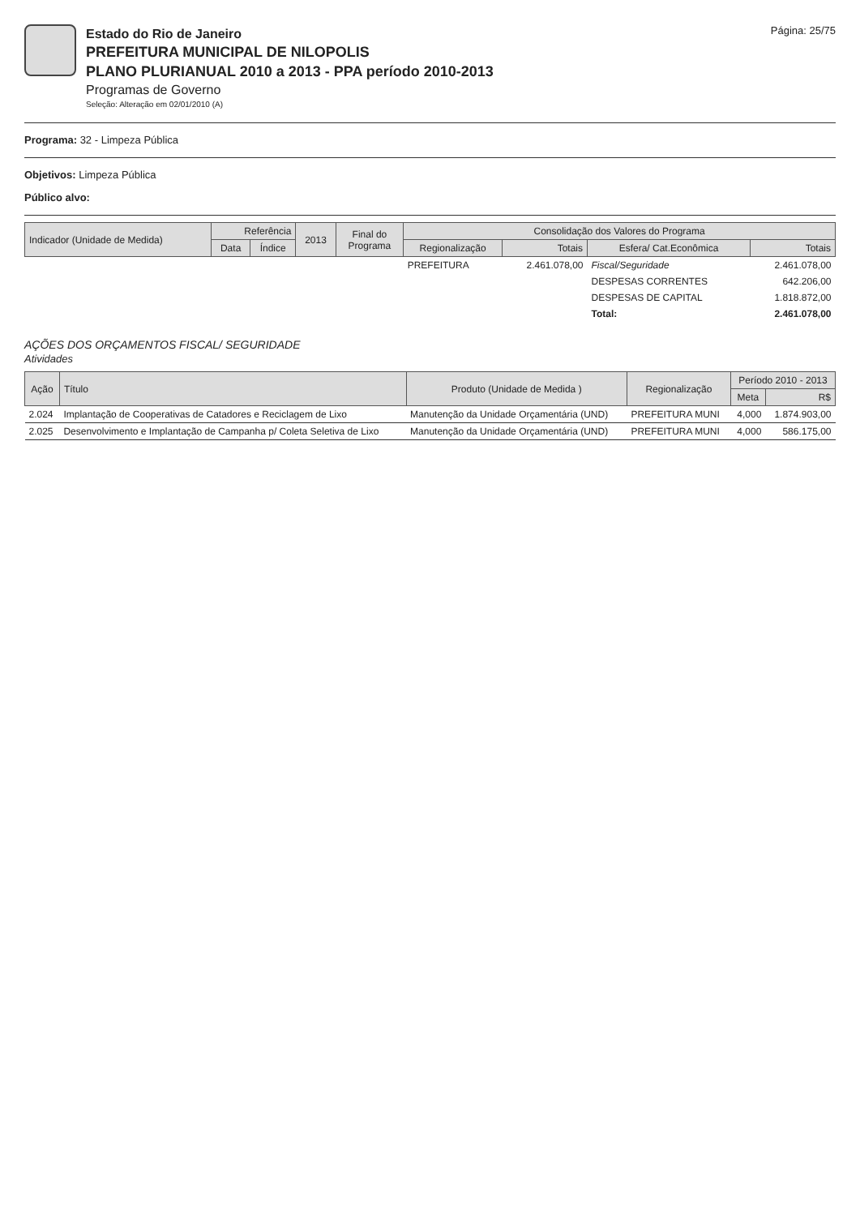Estado do Rio de Janeiro
PREFEITURA MUNICIPAL DE NILOPOLIS
PLANO PLURIANUAL 2010 a 2013 - PPA período 2010-2013
Programas de Governo
Seleção: Alteração em 02/01/2010 (A)
Página: 25/75
Programa: 32 - Limpeza Pública
Objetivos: Limpeza Pública
Público alvo:
| Indicador (Unidade de Medida) | Referência | | 2013 | Final do Programa | Consolidação dos Valores do Programa | | | |
| --- | --- | --- | --- | --- | --- | --- | --- | --- |
| | Data | Índice | | | Regionalização | Totais | Esfera/ Cat.Econômica | Totais |
| | | | | | PREFEITURA | 2.461.078,00 | Fiscal/Seguridade | 2.461.078,00 |
| | | | | | | | DESPESAS CORRENTES | 642.206,00 |
| | | | | | | | DESPESAS DE CAPITAL | 1.818.872,00 |
| | | | | | | | Total: | 2.461.078,00 |
AÇÕES DOS ORÇAMENTOS FISCAL/ SEGURIDADE
Atividades
| Ação | Título | Produto (Unidade de Medida ) | Regionalização | Período 2010 - 2013 | |
| --- | --- | --- | --- | --- | --- |
| | | | | Meta | R$ |
| 2.024 | Implantação de Cooperativas de Catadores e Reciclagem de Lixo | Manutenção da Unidade Orçamentária (UND) | PREFEITURA MUNI | 4,000 | 1.874.903,00 |
| 2.025 | Desenvolvimento e Implantação de Campanha p/ Coleta Seletiva de Lixo | Manutenção da Unidade Orçamentária (UND) | PREFEITURA MUNI | 4,000 | 586.175,00 |